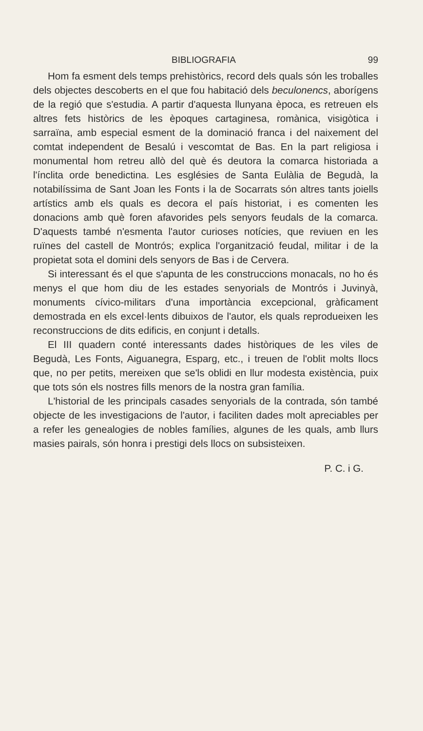BIBLIOGRAFIA 99
Hom fa esment dels temps prehistòrics, record dels quals són les troballes dels objectes descoberts en el que fou habitació dels beculonencs, aborígens de la regió que s'estudia. A partir d'aquesta llunyana època, es retreuen els altres fets històrics de les èpoques cartaginesa, romànica, visigòtica i sarraïna, amb especial esment de la dominació franca i del naixement del comtat independent de Besalú i vescomtat de Bas. En la part religiosa i monumental hom retreu allò del què és deutora la comarca historiada a l'ínclita orde benedictina. Les esglésies de Santa Eulàlia de Begudà, la notabilíssima de Sant Joan les Fonts i la de Socarrats són altres tants joiells artístics amb els quals es decora el país historiat, i es comenten les donacions amb què foren afavorides pels senyors feudals de la comarca. D'aquests també n'esmenta l'autor curioses notícies, que reviuen en les ruïnes del castell de Montrós; explica l'organització feudal, militar i de la propietat sota el domini dels senyors de Bas i de Cervera.
Si interessant és el que s'apunta de les construccions monacals, no ho és menys el que hom diu de les estades senyorials de Montrós i Juvinyà, monuments cívico-militars d'una importància excepcional, gràficament demostrada en els excel·lents dibuixos de l'autor, els quals reprodueixen les reconstruccions de dits edificis, en conjunt i detalls.
El III quadern conté interessants dades històriques de les viles de Begudà, Les Fonts, Aiguanegra, Esparg, etc., i treuen de l'oblit molts llocs que, no per petits, mereixen que se'ls oblidi en llur modesta existència, puix que tots són els nostres fills menors de la nostra gran família.
L'historial de les principals casades senyorials de la contrada, són també objecte de les investigacions de l'autor, i faciliten dades molt apreciables per a refer les genealogies de nobles famílies, algunes de les quals, amb llurs masies pairals, són honra i prestigi dels llocs on subsisteixen.
P. C. i G.